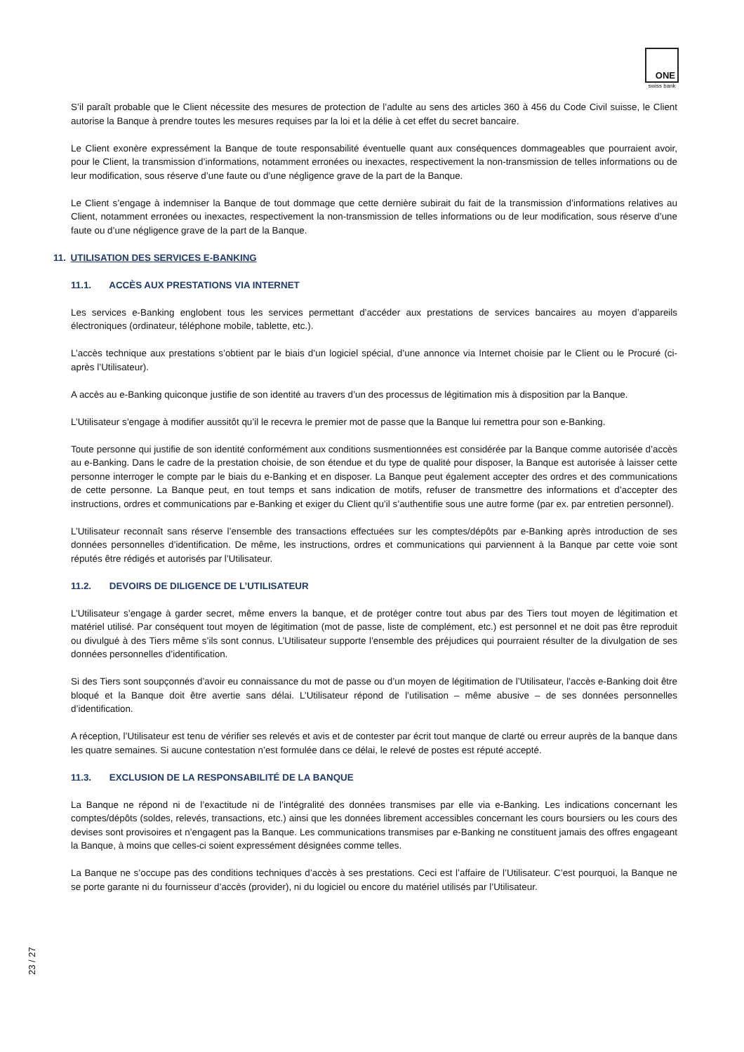ONE
swiss bank
S’il paraît probable que le Client nécessite des mesures de protection de l’adulte au sens des articles 360 à 456 du Code Civil suisse, le Client autorise la Banque à prendre toutes les mesures requises par la loi et la délie à cet effet du secret bancaire.
Le Client exonère expressément la Banque de toute responsabilité éventuelle quant aux conséquences dommageables que pourraient avoir, pour le Client, la transmission d’informations, notamment erronées ou inexactes, respectivement la non-transmission de telles informations ou de leur modification, sous réserve d’une faute ou d’une négligence grave de la part de la Banque.
Le Client s’engage à indemniser la Banque de tout dommage que cette dernière subirait du fait de la transmission d’informations relatives au Client, notamment erronées ou inexactes, respectivement la non-transmission de telles informations ou de leur modification, sous réserve d’une faute ou d’une négligence grave de la part de la Banque.
11. UTILISATION DES SERVICES E-BANKING
11.1. ACCÈS AUX PRESTATIONS VIA INTERNET
Les services e-Banking englobent tous les services permettant d’accéder aux prestations de services bancaires au moyen d’appareils électroniques (ordinateur, téléphone mobile, tablette, etc.).
L’accès technique aux prestations s’obtient par le biais d’un logiciel spécial, d’une annonce via Internet choisie par le Client ou le Procuré (ci-après l’Utilisateur).
A accès au e-Banking quiconque justifie de son identité au travers d’un des processus de légitimation mis à disposition par la Banque.
L’Utilisateur s’engage à modifier aussitôt qu’il le recevra le premier mot de passe que la Banque lui remettra pour son e-Banking.
Toute personne qui justifie de son identité conformément aux conditions susmentionnées est considérée par la Banque comme autorisée d’accès au e-Banking. Dans le cadre de la prestation choisie, de son étendue et du type de qualité pour disposer, la Banque est autorisée à laisser cette personne interroger le compte par le biais du e-Banking et en disposer. La Banque peut également accepter des ordres et des communications de cette personne. La Banque peut, en tout temps et sans indication de motifs, refuser de transmettre des informations et d’accepter des instructions, ordres et communications par e-Banking et exiger du Client qu’il s’authentifie sous une autre forme (par ex. par entretien personnel).
L’Utilisateur reconnaît sans réserve l’ensemble des transactions effectuées sur les comptes/dépôts par e-Banking après introduction de ses données personnelles d’identification. De même, les instructions, ordres et communications qui parviennent à la Banque par cette voie sont réputés être rédigés et autorisés par l’Utilisateur.
11.2. DEVOIRS DE DILIGENCE DE L’UTILISATEUR
L’Utilisateur s’engage à garder secret, même envers la banque, et de protéger contre tout abus par des Tiers tout moyen de légitimation et matériel utilisé. Par conséquent tout moyen de légitimation (mot de passe, liste de complément, etc.) est personnel et ne doit pas être reproduit ou divulgué à des Tiers même s’ils sont connus. L’Utilisateur supporte l’ensemble des préjudices qui pourraient résulter de la divulgation de ses données personnelles d’identification.
Si des Tiers sont soupçonnés d’avoir eu connaissance du mot de passe ou d’un moyen de légitimation de l’Utilisateur, l’accès e-Banking doit être bloqué et la Banque doit être avertie sans délai. L’Utilisateur répond de l’utilisation – même abusive – de ses données personnelles d’identification.
A réception, l’Utilisateur est tenu de vérifier ses relevés et avis et de contester par écrit tout manque de clarté ou erreur auprès de la banque dans les quatre semaines. Si aucune contestation n’est formulée dans ce délai, le relevé de postes est réputé accepté.
11.3. EXCLUSION DE LA RESPONSABILITÉ DE LA BANQUE
La Banque ne répond ni de l’exactitude ni de l’intégralité des données transmises par elle via e-Banking. Les indications concernant les comptes/dépôts (soldes, relevés, transactions, etc.) ainsi que les données librement accessibles concernant les cours boursiers ou les cours des devises sont provisoires et n’engagent pas la Banque. Les communications transmises par e-Banking ne constituent jamais des offres engageant la Banque, à moins que celles-ci soient expressément désignées comme telles.
La Banque ne s’occupe pas des conditions techniques d’accès à ses prestations. Ceci est l’affaire de l’Utilisateur. C’est pourquoi, la Banque ne se porte garante ni du fournisseur d’accès (provider), ni du logiciel ou encore du matériel utilisés par l’Utilisateur.
23 / 27